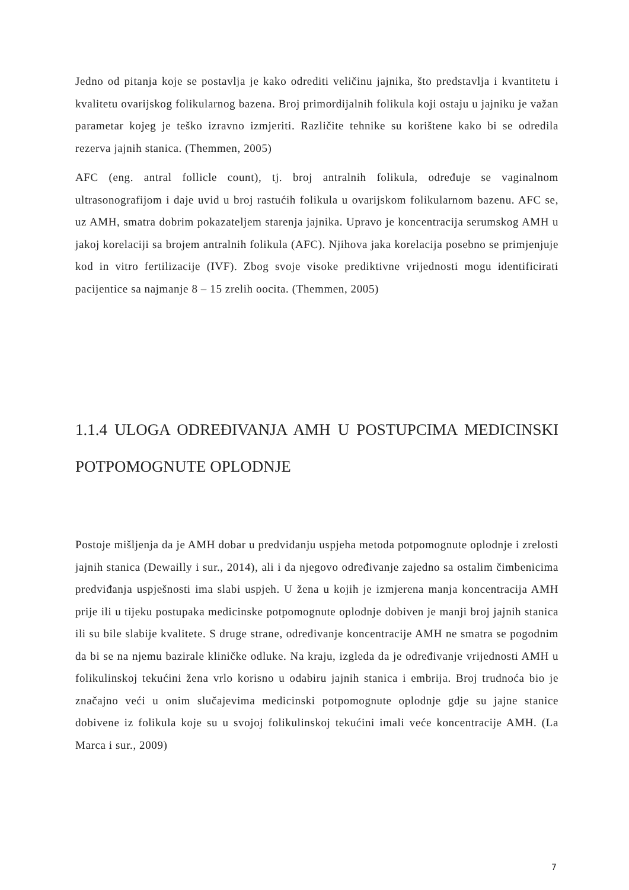Jedno od pitanja koje se postavlja je kako odrediti veličinu jajnika, što predstavlja i kvantitetu i kvalitetu ovarijskog folikularnog bazena. Broj primordijalnih folikula koji ostaju u jajniku je važan parametar kojeg je teško izravno izmjeriti. Različite tehnike su korištene kako bi se odredila rezerva jajnih stanica. (Themmen, 2005)
AFC (eng. antral follicle count), tj. broj antralnih folikula, određuje se vaginalnom ultrasonografijom i daje uvid u broj rastućih folikula u ovarijskom folikularnom bazenu. AFC se, uz AMH, smatra dobrim pokazateljem starenja jajnika. Upravo je koncentracija serumskog AMH u jakoj korelaciji sa brojem antralnih folikula (AFC). Njihova jaka korelacija posebno se primjenjuje kod in vitro fertilizacije (IVF). Zbog svoje visoke prediktivne vrijednosti mogu identificirati pacijentice sa najmanje 8 – 15 zrelih oocita. (Themmen, 2005)
1.1.4 ULOGA ODREĐIVANJA AMH U POSTUPCIMA MEDICINSKI POTPOMOGNUTE OPLODNJE
Postoje mišljenja da je AMH dobar u predviđanju uspjeha metoda potpomognute oplodnje i zrelosti jajnih stanica (Dewailly i sur., 2014), ali i da njegovo određivanje zajedno sa ostalim čimbenicima predviđanja uspješnosti ima slabi uspjeh. U žena u kojih je izmjerena manja koncentracija AMH prije ili u tijeku postupaka medicinske potpomognute oplodnje dobiven je manji broj jajnih stanica ili su bile slabije kvalitete. S druge strane, određivanje koncentracije AMH ne smatra se pogodnim da bi se na njemu bazirale kliničke odluke. Na kraju, izgleda da je određivanje vrijednosti AMH u folikulinskoj tekućini žena vrlo korisno u odabiru jajnih stanica i embrija. Broj trudnoća bio je značajno veći u onim slučajevima medicinski potpomognute oplodnje gdje su jajne stanice dobivene iz folikula koje su u svojoj folikulinskoj tekućini imali veće koncentracije AMH. (La Marca i sur., 2009)
7